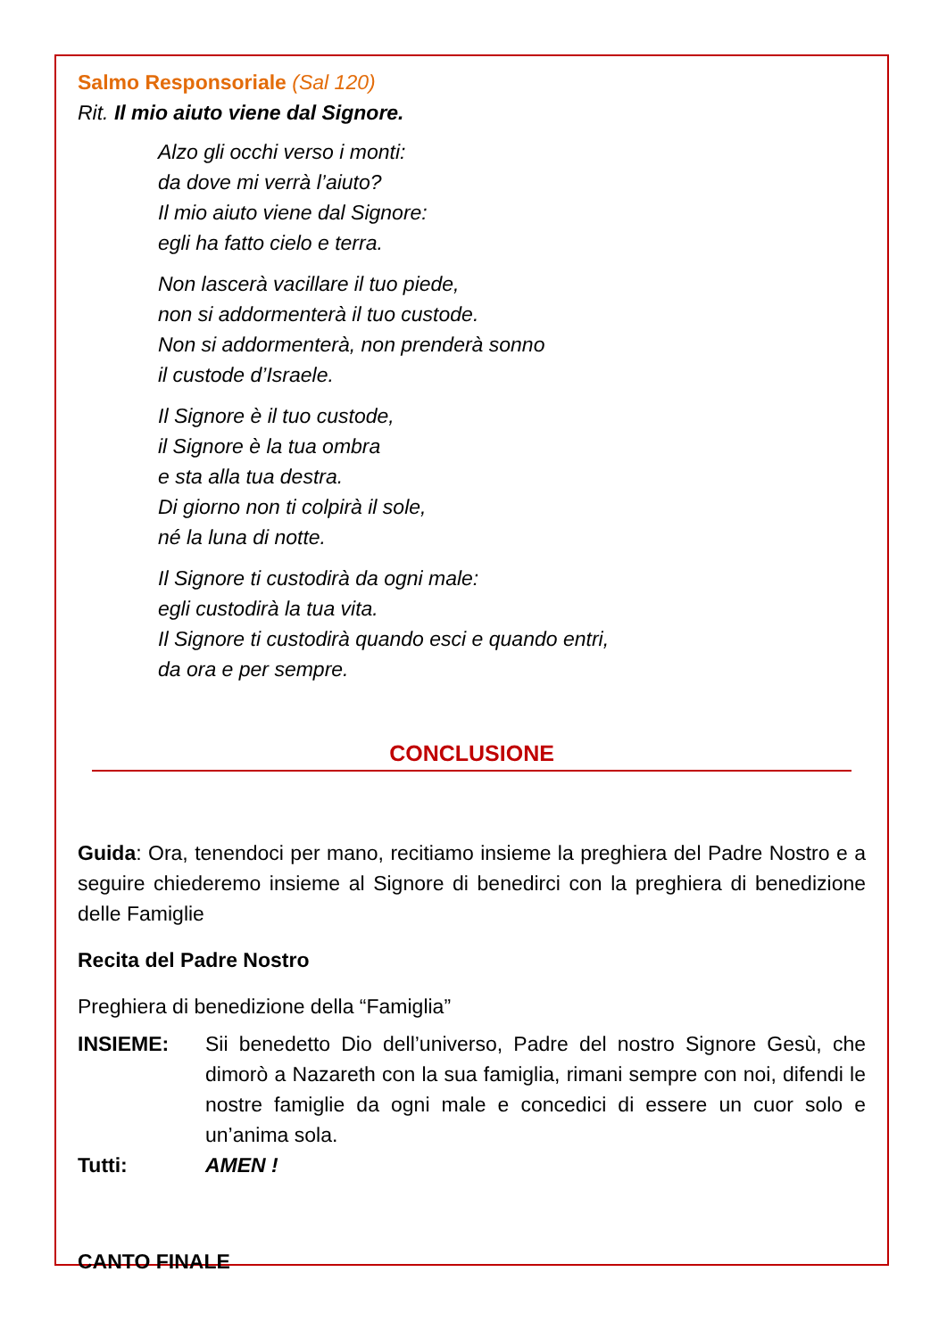Salmo Responsoriale (Sal 120)
Rit. Il mio aiuto viene dal Signore.
Alzo gli occhi verso i monti:
da dove mi verrà l’aiuto?
Il mio aiuto viene dal Signore:
egli ha fatto cielo e terra.
Non lascerà vacillare il tuo piede,
non si addormenterà il tuo custode.
Non si addormenterà, non prenderà sonno
il custode d’Israele.
Il Signore è il tuo custode,
il Signore è la tua ombra
e sta alla tua destra.
Di giorno non ti colpirà il sole,
né la luna di notte.
Il Signore ti custodirà da ogni male:
egli custodirà la tua vita.
Il Signore ti custodirà quando esci e quando entri,
da ora e per sempre.
CONCLUSIONE
Guida: Ora, tenendoci per mano, recitiamo insieme la preghiera del Padre Nostro e a seguire chiederemo insieme al Signore di benedirci con la preghiera di benedizione delle Famiglie
Recita del Padre Nostro
Preghiera di benedizione della “Famiglia”
INSIEME: Sii benedetto Dio dell’universo, Padre del nostro Signore Gesù, che dimorò a Nazareth con la sua famiglia, rimani sempre con noi, difendi le nostre famiglie da ogni male e concedici di essere un cuor solo e un’anima sola.
Tutti: AMEN !
CANTO FINALE